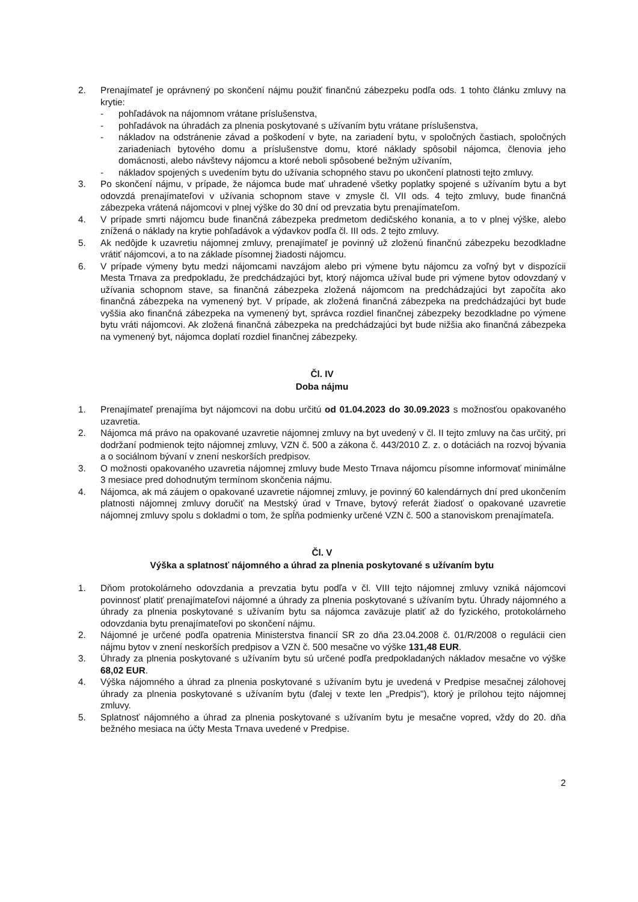2. Prenajímateľ je oprávnený po skončení nájmu použiť finančnú zábezpeku podľa ods. 1 tohto článku zmluvy na krytie:
- pohľadávok na nájomnom vrátane príslušenstva,
- pohľadávok na úhradách za plnenia poskytované s užívaním bytu vrátane príslušenstva,
- nákladov na odstránenie závad a poškodení v byte, na zariadení bytu, v spoločných častiach, spoločných zariadeniach bytového domu a príslušenstve domu, ktoré náklady spôsobil nájomca, členovia jeho domácnosti, alebo návštevy nájomcu a ktoré neboli spôsobené bežným užívaním,
- nákladov spojených s uvedením bytu do užívania schopného stavu po ukončení platnosti tejto zmluvy.
3. Po skončení nájmu, v prípade, že nájomca bude mať uhradené všetky poplatky spojené s užívaním bytu a byt odovzdá prenajímateľovi v užívania schopnom stave v zmysle čl. VII ods. 4 tejto zmluvy, bude finančná zábezpeka vrátená nájomcovi v plnej výške do 30 dní od prevzatia bytu prenajímateľom.
4. V prípade smrti nájomcu bude finančná zábezpeka predmetom dedičského konania, a to v plnej výške, alebo znížená o náklady na krytie pohľadávok a výdavkov podľa čl. III ods. 2 tejto zmluvy.
5. Ak nedôjde k uzavretiu nájomnej zmluvy, prenajímateľ je povinný už zloženú finančnú zábezpeku bezodkladne vrátiť nájomcovi, a to na základe písomnej žiadosti nájomcu.
6. V prípade výmeny bytu medzi nájomcami navzájom alebo pri výmene bytu nájomcu za voľný byt v dispozícii Mesta Trnava za predpokladu, že predchádzajúci byt, ktorý nájomca užíval bude pri výmene bytov odovzdaný v užívania schopnom stave, sa finančná zábezpeka zložená nájomcom na predchádzajúci byt započíta ako finančná zábezpeka na vymenený byt. V prípade, ak zložená finančná zábezpeka na predchádzajúci byt bude vyššia ako finančná zábezpeka na vymenený byt, správca rozdiel finančnej zábezpeky bezodkladne po výmene bytu vráti nájomcovi. Ak zložená finančná zábezpeka na predchádzajúci byt bude nižšia ako finančná zábezpeka na vymenený byt, nájomca doplatí rozdiel finančnej zábezpeky.
Čl. IV
Doba nájmu
1. Prenajímateľ prenajíma byt nájomcovi na dobu určitú od 01.04.2023 do 30.09.2023 s možnosťou opakovaného uzavretia.
2. Nájomca má právo na opakované uzavretie nájomnej zmluvy na byt uvedený v čl. II tejto zmluvy na čas určitý, pri dodržaní podmienok tejto nájomnej zmluvy, VZN č. 500 a zákona č. 443/2010 Z. z. o dotáciách na rozvoj bývania a o sociálnom bývaní v znení neskorších predpisov.
3. O možnosti opakovaného uzavretia nájomnej zmluvy bude Mesto Trnava nájomcu písomne informovať minimálne 3 mesiace pred dohodnutým termínom skončenia nájmu.
4. Nájomca, ak má záujem o opakované uzavretie nájomnej zmluvy, je povinný 60 kalendárnych dní pred ukončením platnosti nájomnej zmluvy doručiť na Mestský úrad v Trnave, bytový referát žiadosť o opakované uzavretie nájomnej zmluvy spolu s dokladmi o tom, že spĺňa podmienky určené VZN č. 500 a stanoviskom prenajímateľa.
Čl. V
Výška a splatnosť nájomného a úhrad za plnenia poskytované s užívaním bytu
1. Dňom protokolárneho odovzdania a prevzatia bytu podľa v čl. VIII tejto nájomnej zmluvy vzniká nájomcovi povinnosť platiť prenajímateľovi nájomné a úhrady za plnenia poskytované s užívaním bytu. Úhrady nájomného a úhrady za plnenia poskytované s užívaním bytu sa nájomca zaväzuje platiť až do fyzického, protokolárneho odovzdania bytu prenajímateľovi po skončení nájmu.
2. Nájomné je určené podľa opatrenia Ministerstva financií SR zo dňa 23.04.2008 č. 01/R/2008 o regulácii cien nájmu bytov v znení neskorších predpisov a VZN č. 500 mesačne vo výške 131,48 EUR.
3. Úhrady za plnenia poskytované s užívaním bytu sú určené podľa predpokladaných nákladov mesačne vo výške 68,02 EUR.
4. Výška nájomného a úhrad za plnenia poskytované s užívaním bytu je uvedená v Predpise mesačnej zálohovej úhrady za plnenia poskytované s užívaním bytu (ďalej v texte len „Predpis"), ktorý je prílohou tejto nájomnej zmluvy.
5. Splatnosť nájomného a úhrad za plnenia poskytované s užívaním bytu je mesačne vopred, vždy do 20. dňa bežného mesiaca na účty Mesta Trnava uvedené v Predpise.
2